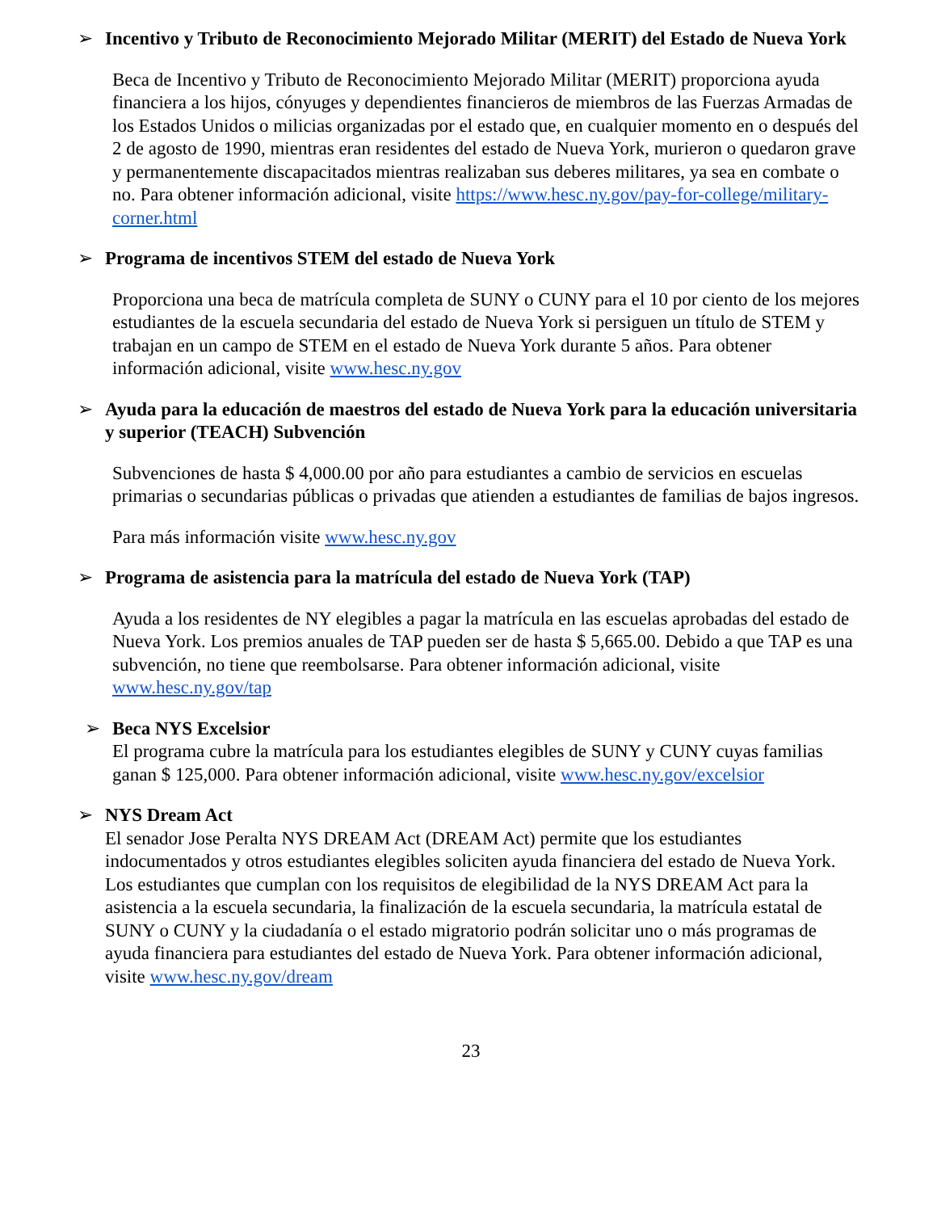➢ Incentivo y Tributo de Reconocimiento Mejorado Militar (MERIT) del Estado de Nueva York
Beca de Incentivo y Tributo de Reconocimiento Mejorado Militar (MERIT) proporciona ayuda financiera a los hijos, cónyuges y dependientes financieros de miembros de las Fuerzas Armadas de los Estados Unidos o milicias organizadas por el estado que, en cualquier momento en o después del 2 de agosto de 1990, mientras eran residentes del estado de Nueva York, murieron o quedaron grave y permanentemente discapacitados mientras realizaban sus deberes militares, ya sea en combate o no. Para obtener información adicional, visite https://www.hesc.ny.gov/pay-for-college/military-corner.html
➢ Programa de incentivos STEM del estado de Nueva York
Proporciona una beca de matrícula completa de SUNY o CUNY para el 10 por ciento de los mejores estudiantes de la escuela secundaria del estado de Nueva York si persiguen un título de STEM y trabajan en un campo de STEM en el estado de Nueva York durante 5 años. Para obtener información adicional, visite www.hesc.ny.gov
➢ Ayuda para la educación de maestros del estado de Nueva York para la educación universitaria y superior (TEACH) Subvención
Subvenciones de hasta $ 4,000.00 por año para estudiantes a cambio de servicios en escuelas primarias o secundarias públicas o privadas que atienden a estudiantes de familias de bajos ingresos.
Para más información visite www.hesc.ny.gov
➢ Programa de asistencia para la matrícula del estado de Nueva York (TAP)
Ayuda a los residentes de NY elegibles a pagar la matrícula en las escuelas aprobadas del estado de Nueva York. Los premios anuales de TAP pueden ser de hasta $ 5,665.00. Debido a que TAP es una subvención, no tiene que reembolsarse. Para obtener información adicional, visite www.hesc.ny.gov/tap
➢ Beca NYS Excelsior
El programa cubre la matrícula para los estudiantes elegibles de SUNY y CUNY cuyas familias ganan $ 125,000. Para obtener información adicional, visite www.hesc.ny.gov/excelsior
➢ NYS Dream Act
El senador Jose Peralta NYS DREAM Act (DREAM Act) permite que los estudiantes indocumentados y otros estudiantes elegibles soliciten ayuda financiera del estado de Nueva York. Los estudiantes que cumplan con los requisitos de elegibilidad de la NYS DREAM Act para la asistencia a la escuela secundaria, la finalización de la escuela secundaria, la matrícula estatal de SUNY o CUNY y la ciudadanía o el estado migratorio podrán solicitar uno o más programas de ayuda financiera para estudiantes del estado de Nueva York. Para obtener información adicional, visite www.hesc.ny.gov/dream
23